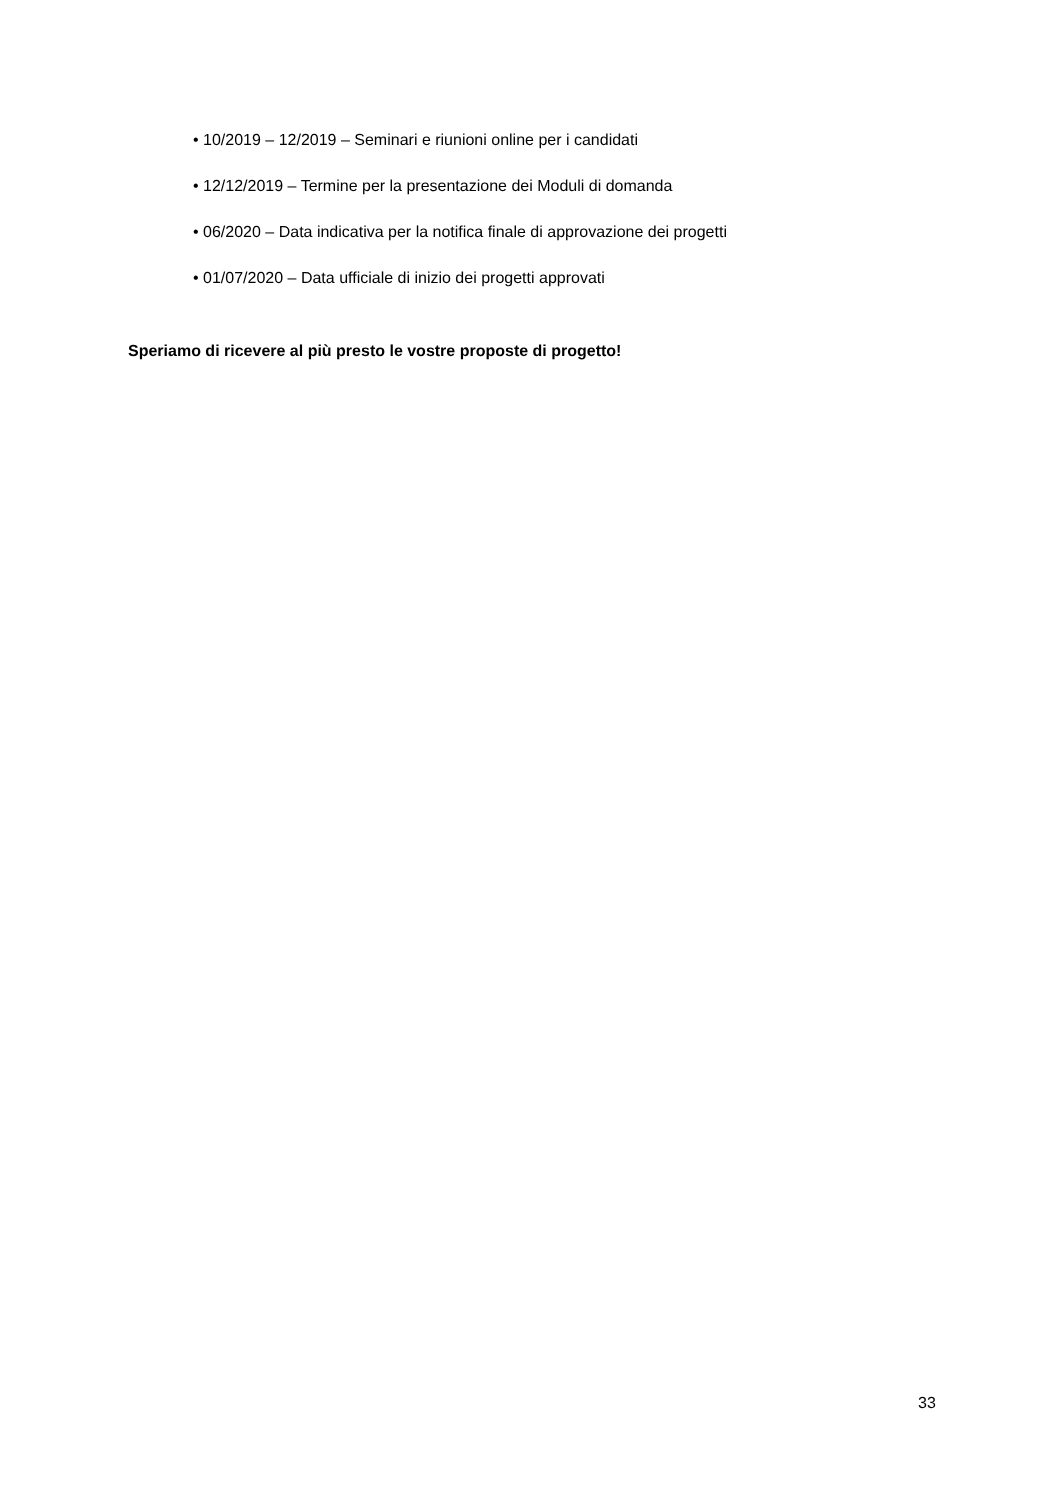• 10/2019 – 12/2019 – Seminari e riunioni online per i candidati
• 12/12/2019 – Termine per la presentazione dei Moduli di domanda
• 06/2020 – Data indicativa per la notifica finale di approvazione dei progetti
• 01/07/2020 – Data ufficiale di inizio dei progetti approvati
Speriamo di ricevere al più presto le vostre proposte di progetto!
33